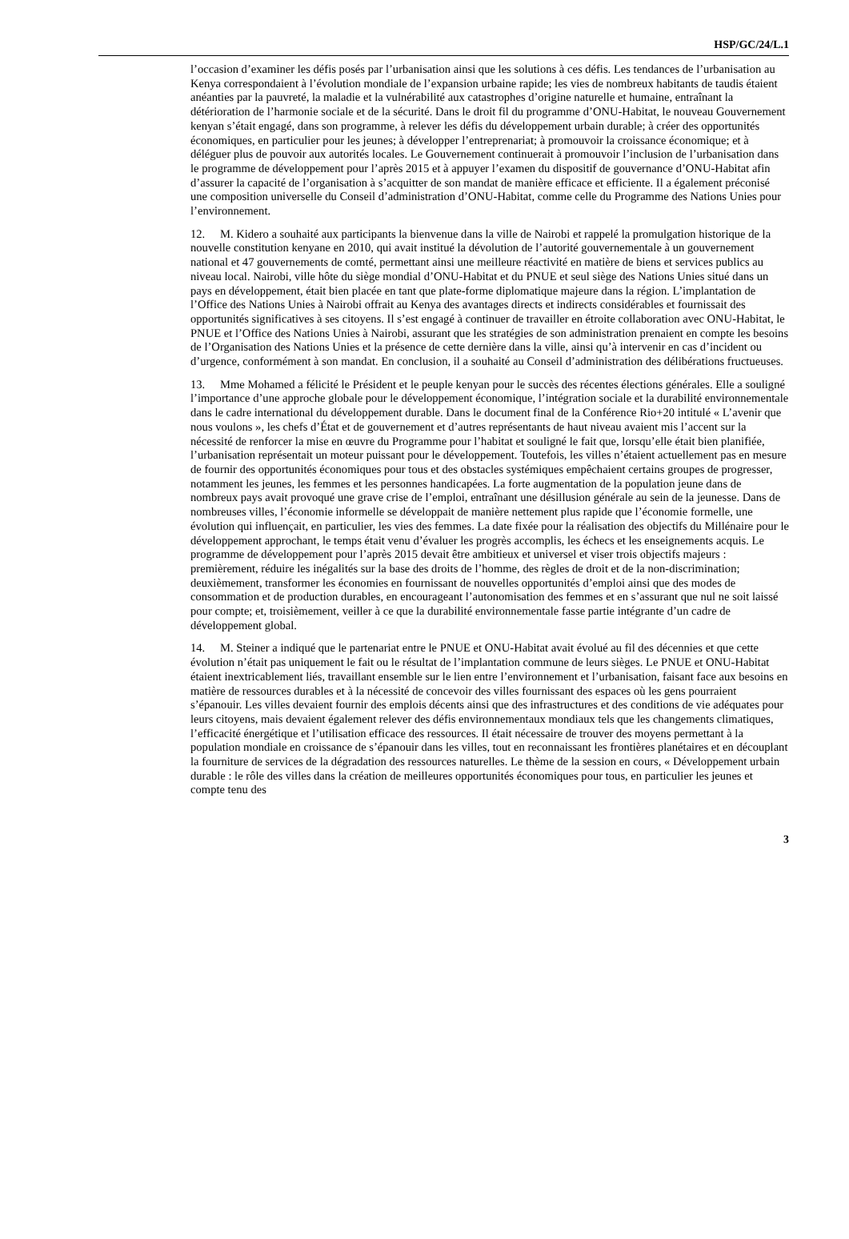HSP/GC/24/L.1
l’occasion d’examiner les défis posés par l’urbanisation ainsi que les solutions à ces défis. Les tendances de l’urbanisation au Kenya correspondaient à l’évolution mondiale de l’expansion urbaine rapide; les vies de nombreux habitants de taudis étaient anéanties par la pauvreté, la maladie et la vulnérabilité aux catastrophes d’origine naturelle et humaine, entraînant la détérioration de l’harmonie sociale et de la sécurité. Dans le droit fil du programme d’ONU-Habitat, le nouveau Gouvernement kenyan s’était engagé, dans son programme, à relever les défis du développement urbain durable; à créer des opportunités économiques, en particulier pour les jeunes; à développer l’entreprenariat; à promouvoir la croissance économique; et à déléguer plus de pouvoir aux autorités locales. Le Gouvernement continuerait à promouvoir l’inclusion de l’urbanisation dans le programme de développement pour l’après 2015 et à appuyer l’examen du dispositif de gouvernance d’ONU-Habitat afin d’assurer la capacité de l’organisation à s’acquitter de son mandat de manière efficace et efficiente. Il a également préconisé une composition universelle du Conseil d’administration d’ONU-Habitat, comme celle du Programme des Nations Unies pour l’environnement.
12. M. Kidero a souhaité aux participants la bienvenue dans la ville de Nairobi et rappelé la promulgation historique de la nouvelle constitution kenyane en 2010, qui avait institué la dévolution de l’autorité gouvernementale à un gouvernement national et 47 gouvernements de comté, permettant ainsi une meilleure réactivité en matière de biens et services publics au niveau local. Nairobi, ville hôte du siège mondial d’ONU-Habitat et du PNUE et seul siège des Nations Unies situé dans un pays en développement, était bien placée en tant que plate-forme diplomatique majeure dans la région. L’implantation de l’Office des Nations Unies à Nairobi offrait au Kenya des avantages directs et indirects considérables et fournissait des opportunités significatives à ses citoyens. Il s’est engagé à continuer de travailler en étroite collaboration avec ONU-Habitat, le PNUE et l’Office des Nations Unies à Nairobi, assurant que les stratégies de son administration prenaient en compte les besoins de l’Organisation des Nations Unies et la présence de cette dernière dans la ville, ainsi qu’à intervenir en cas d’incident ou d’urgence, conformément à son mandat. En conclusion, il a souhaité au Conseil d’administration des délibérations fructueuses.
13. Mme Mohamed a félicité le Président et le peuple kenyan pour le succès des récentes élections générales. Elle a souligné l’importance d’une approche globale pour le développement économique, l’intégration sociale et la durabilité environnementale dans le cadre international du développement durable. Dans le document final de la Conférence Rio+20 intitulé « L’avenir que nous voulons », les chefs d’État et de gouvernement et d’autres représentants de haut niveau avaient mis l’accent sur la nécessité de renforcer la mise en œuvre du Programme pour l’habitat et souligné le fait que, lorsqu’elle était bien planifiée, l’urbanisation représentait un moteur puissant pour le développement. Toutefois, les villes n’étaient actuellement pas en mesure de fournir des opportunités économiques pour tous et des obstacles systémiques empêchaient certains groupes de progresser, notamment les jeunes, les femmes et les personnes handicapées. La forte augmentation de la population jeune dans de nombreux pays avait provoqué une grave crise de l’emploi, entraînant une désillusion générale au sein de la jeunesse. Dans de nombreuses villes, l’économie informelle se développait de manière nettement plus rapide que l’économie formelle, une évolution qui influençait, en particulier, les vies des femmes. La date fixée pour la réalisation des objectifs du Millénaire pour le développement approchant, le temps était venu d’évaluer les progrès accomplis, les échecs et les enseignements acquis. Le programme de développement pour l’après 2015 devait être ambitieux et universel et viser trois objectifs majeurs : premièrement, réduire les inégalités sur la base des droits de l’homme, des règles de droit et de la non-discrimination; deuxièmement, transformer les économies en fournissant de nouvelles opportunités d’emploi ainsi que des modes de consommation et de production durables, en encourageant l’autonomisation des femmes et en s’assurant que nul ne soit laissé pour compte; et, troisièmement, veiller à ce que la durabilité environnementale fasse partie intégrante d’un cadre de développement global.
14. M. Steiner a indiqué que le partenariat entre le PNUE et ONU-Habitat avait évolué au fil des décennies et que cette évolution n’était pas uniquement le fait ou le résultat de l’implantation commune de leurs sièges. Le PNUE et ONU-Habitat étaient inextricablement liés, travaillant ensemble sur le lien entre l’environnement et l’urbanisation, faisant face aux besoins en matière de ressources durables et à la nécessité de concevoir des villes fournissant des espaces où les gens pourraient s’épanouir. Les villes devaient fournir des emplois décents ainsi que des infrastructures et des conditions de vie adéquates pour leurs citoyens, mais devaient également relever des défis environnementaux mondiaux tels que les changements climatiques, l’efficacité énergétique et l’utilisation efficace des ressources. Il était nécessaire de trouver des moyens permettant à la population mondiale en croissance de s’épanouir dans les villes, tout en reconnaissant les frontières planétaires et en découplant la fourniture de services de la dégradation des ressources naturelles. Le thème de la session en cours, « Développement urbain durable : le rôle des villes dans la création de meilleures opportunités économiques pour tous, en particulier les jeunes et compte tenu des
3